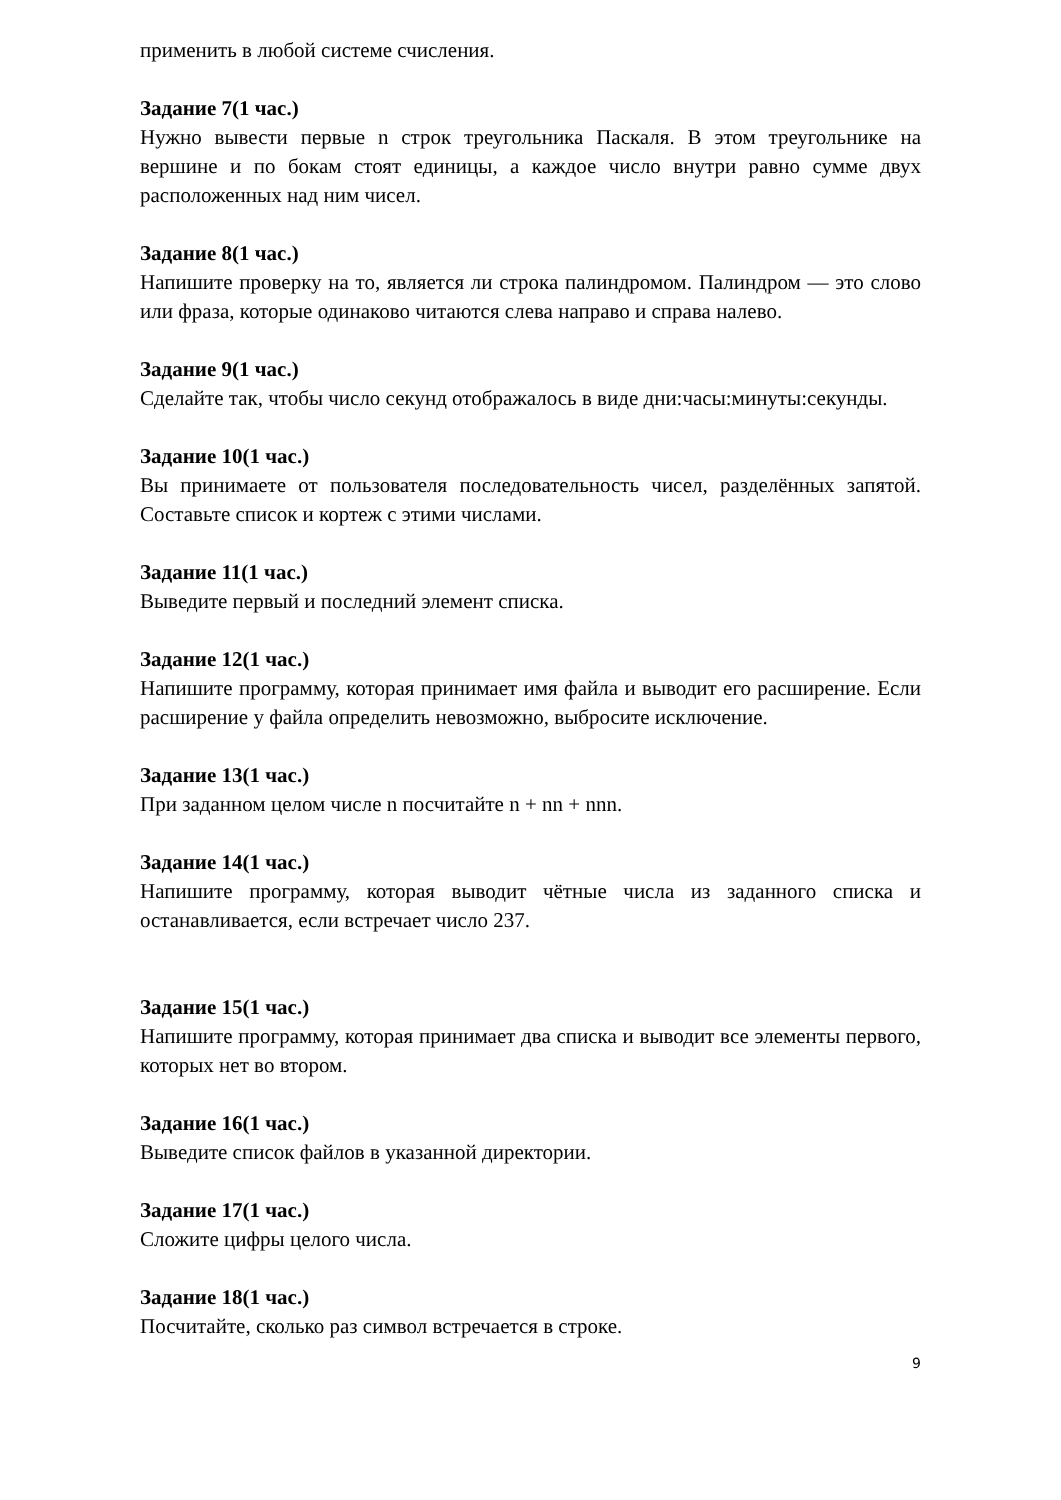применить в любой системе счисления.
Задание 7(1 час.)
Нужно вывести первые n строк треугольника Паскаля. В этом треугольнике на вершине и по бокам стоят единицы, а каждое число внутри равно сумме двух расположенных над ним чисел.
Задание 8(1 час.)
Напишите проверку на то, является ли строка палиндромом. Палиндром — это слово или фраза, которые одинаково читаются слева направо и справа налево.
Задание 9(1 час.)
Сделайте так, чтобы число секунд отображалось в виде дни:часы:минуты:секунды.
Задание 10(1 час.)
Вы принимаете от пользователя последовательность чисел, разделённых запятой. Составьте список и кортеж с этими числами.
Задание 11(1 час.)
Выведите первый и последний элемент списка.
Задание 12(1 час.)
Напишите программу, которая принимает имя файла и выводит его расширение. Если расширение у файла определить невозможно, выбросите исключение.
Задание 13(1 час.)
При заданном целом числе n посчитайте n + nn + nnn.
Задание 14(1 час.)
Напишите программу, которая выводит чётные числа из заданного списка и останавливается, если встречает число 237.
Задание 15(1 час.)
Напишите программу, которая принимает два списка и выводит все элементы первого, которых нет во втором.
Задание 16(1 час.)
Выведите список файлов в указанной директории.
Задание 17(1 час.)
Сложите цифры целого числа.
Задание 18(1 час.)
Посчитайте, сколько раз символ встречается в строке.
9